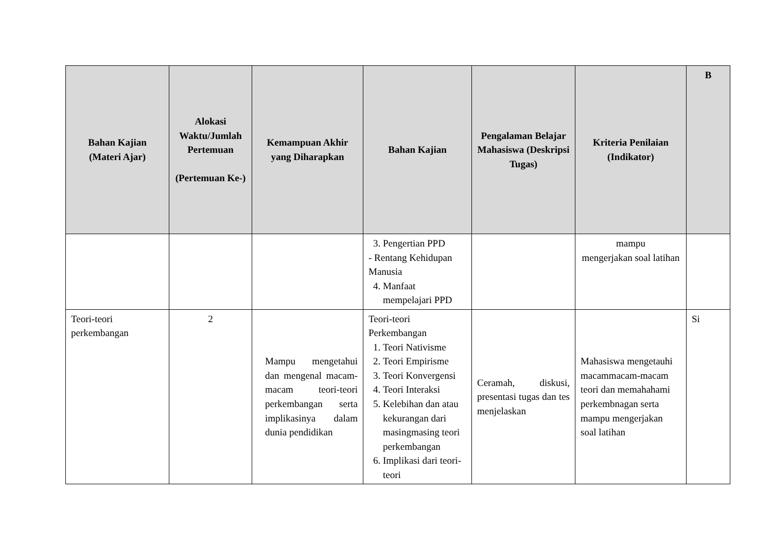| Bahan Kajian (Materi Ajar) | Alokasi Waktu/Jumlah Pertemuan (Pertemuan Ke-) | Kemampuan Akhir yang Diharapkan | Bahan Kajian | Pengalaman Belajar Mahasiswa (Deskripsi Tugas) | Kriteria Penilaian (Indikator) | B |
| --- | --- | --- | --- | --- | --- | --- |
| | | | 3. Pengertian PPD - Rentang Kehidupan Manusia 4. Manfaat mempelajari PPD | | mampu mengerjakan soal latihan | |
| Teori-teori perkembangan | 2 | Mampu mengetahui dan mengenal macam-macam teori-teori perkembangan serta implikasinya dalam dunia pendidikan | Teori-teori Perkembangan 1. Teori Nativisme 2. Teori Empirisme 3. Teori Konvergensi 4. Teori Interaksi 5. Kelebihan dan atau kekurangan dari masingmasing teori perkembangan 6. Implikasi dari teori-teori | Ceramah, diskusi, presentasi tugas dan tes menjelaskan | Mahasiswa mengetauhi macammacam-macam teori dan memahahami perkembnagan serta mampu mengerjakan soal latihan | Si |